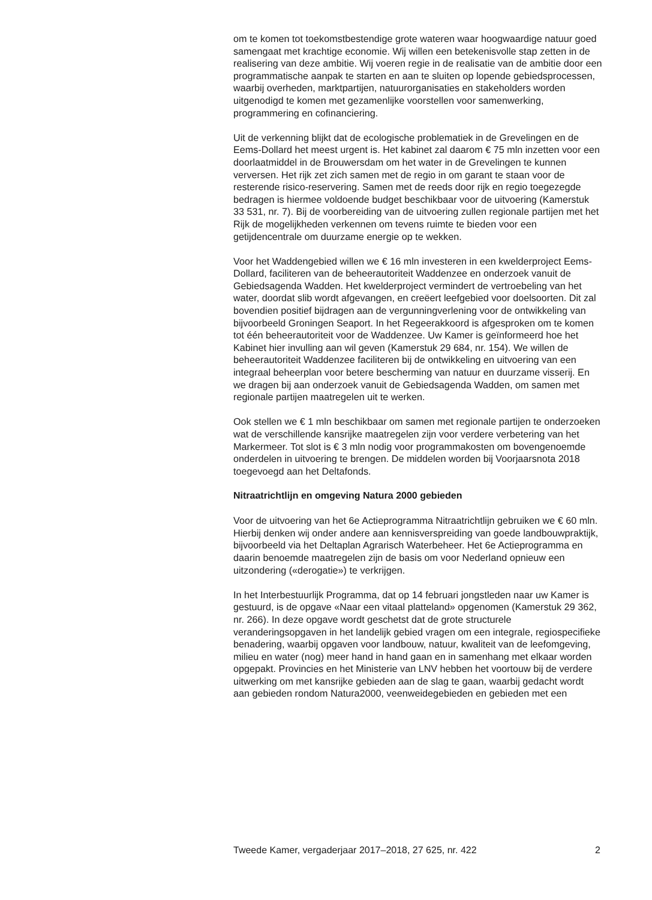om te komen tot toekomstbestendige grote wateren waar hoogwaardige natuur goed samengaat met krachtige economie. Wij willen een betekenisvolle stap zetten in de realisering van deze ambitie. Wij voeren regie in de realisatie van de ambitie door een programmatische aanpak te starten en aan te sluiten op lopende gebiedsprocessen, waarbij overheden, marktpartijen, natuurorganisaties en stakeholders worden uitgenodigd te komen met gezamenlijke voorstellen voor samenwerking, programmering en cofinanciering.
Uit de verkenning blijkt dat de ecologische problematiek in de Grevelingen en de Eems-Dollard het meest urgent is. Het kabinet zal daarom € 75 mln inzetten voor een doorlaatmiddel in de Brouwersdam om het water in de Grevelingen te kunnen verversen. Het rijk zet zich samen met de regio in om garant te staan voor de resterende risico-reservering. Samen met de reeds door rijk en regio toegezegde bedragen is hiermee voldoende budget beschikbaar voor de uitvoering (Kamerstuk 33 531, nr. 7). Bij de voorbereiding van de uitvoering zullen regionale partijen met het Rijk de mogelijkheden verkennen om tevens ruimte te bieden voor een getijdencentrale om duurzame energie op te wekken.
Voor het Waddengebied willen we € 16 mln investeren in een kwelderproject Eems-Dollard, faciliteren van de beheerautoriteit Waddenzee en onderzoek vanuit de Gebiedsagenda Wadden. Het kwelderproject vermindert de vertroebeling van het water, doordat slib wordt afgevangen, en creëert leefgebied voor doelsoorten. Dit zal bovendien positief bijdragen aan de vergunningverlening voor de ontwikkeling van bijvoorbeeld Groningen Seaport. In het Regeerakkoord is afgesproken om te komen tot één beheerautoriteit voor de Waddenzee. Uw Kamer is geïnformeerd hoe het Kabinet hier invulling aan wil geven (Kamerstuk 29 684, nr. 154). We willen de beheerautoriteit Waddenzee faciliteren bij de ontwikkeling en uitvoering van een integraal beheerplan voor betere bescherming van natuur en duurzame visserij. En we dragen bij aan onderzoek vanuit de Gebiedsagenda Wadden, om samen met regionale partijen maatregelen uit te werken.
Ook stellen we € 1 mln beschikbaar om samen met regionale partijen te onderzoeken wat de verschillende kansrijke maatregelen zijn voor verdere verbetering van het Markermeer. Tot slot is € 3 mln nodig voor programmakosten om bovengenoemde onderdelen in uitvoering te brengen. De middelen worden bij Voorjaarsnota 2018 toegevoegd aan het Deltafonds.
Nitraatrichtlijn en omgeving Natura 2000 gebieden
Voor de uitvoering van het 6e Actieprogramma Nitraatrichtlijn gebruiken we € 60 mln. Hierbij denken wij onder andere aan kennisverspreiding van goede landbouwpraktijk, bijvoorbeeld via het Deltaplan Agrarisch Waterbeheer. Het 6e Actieprogramma en daarin benoemde maatregelen zijn de basis om voor Nederland opnieuw een uitzondering («derogatie») te verkrijgen.
In het Interbestuurlijk Programma, dat op 14 februari jongstleden naar uw Kamer is gestuurd, is de opgave «Naar een vitaal platteland» opgenomen (Kamerstuk 29 362, nr. 266). In deze opgave wordt geschetst dat de grote structurele veranderingsopgaven in het landelijk gebied vragen om een integrale, regiospecifieke benadering, waarbij opgaven voor landbouw, natuur, kwaliteit van de leefomgeving, milieu en water (nog) meer hand in hand gaan en in samenhang met elkaar worden opgepakt. Provincies en het Ministerie van LNV hebben het voortouw bij de verdere uitwerking om met kansrijke gebieden aan de slag te gaan, waarbij gedacht wordt aan gebieden rondom Natura2000, veenweidegebieden en gebieden met een
Tweede Kamer, vergaderjaar 2017–2018, 27 625, nr. 422 2